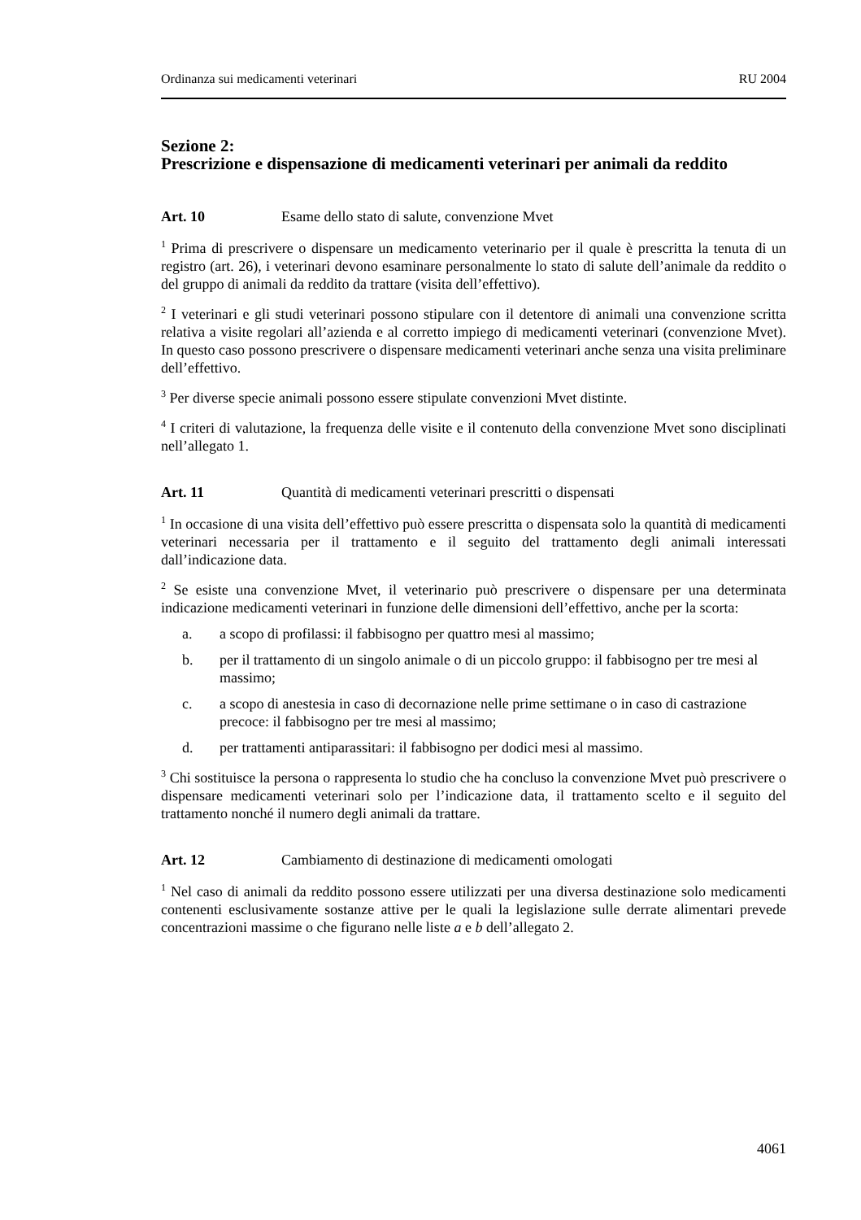Ordinanza sui medicamenti veterinari RU 2004
Sezione 2:
Prescrizione e dispensazione di medicamenti veterinari per animali da reddito
Art. 10 Esame dello stato di salute, convenzione Mvet
<sup>1</sup> Prima di prescrivere o dispensare un medicamento veterinario per il quale è prescritta la tenuta di un registro (art. 26), i veterinari devono esaminare personalmente lo stato di salute dell’animale da reddito o del gruppo di animali da reddito da trattare (visita dell’effettivo).
<sup>2</sup> I veterinari e gli studi veterinari possono stipulare con il detentore di animali una convenzione scritta relativa a visite regolari all’azienda e al corretto impiego di medicamenti veterinari (convenzione Mvet). In questo caso possono prescrivere o dispensare medicamenti veterinari anche senza una visita preliminare dell’effettivo.
<sup>3</sup> Per diverse specie animali possono essere stipulate convenzioni Mvet distinte.
<sup>4</sup> I criteri di valutazione, la frequenza delle visite e il contenuto della convenzione Mvet sono disciplinati nell’allegato 1.
Art. 11 Quantità di medicamenti veterinari prescritti o dispensati
<sup>1</sup> In occasione di una visita dell’effettivo può essere prescritta o dispensata solo la quantità di medicamenti veterinari necessaria per il trattamento e il seguito del trattamento degli animali interessati dall’indicazione data.
<sup>2</sup> Se esiste una convenzione Mvet, il veterinario può prescrivere o dispensare per una determinata indicazione medicamenti veterinari in funzione delle dimensioni dell’effettivo, anche per la scorta:
a. a scopo di profilassi: il fabbisogno per quattro mesi al massimo;
b. per il trattamento di un singolo animale o di un piccolo gruppo: il fabbisogno per tre mesi al massimo;
c. a scopo di anestesia in caso di decornazione nelle prime settimane o in caso di castrazione precoce: il fabbisogno per tre mesi al massimo;
d. per trattamenti antiparassitari: il fabbisogno per dodici mesi al massimo.
<sup>3</sup> Chi sostituisce la persona o rappresenta lo studio che ha concluso la convenzione Mvet può prescrivere o dispensare medicamenti veterinari solo per l’indicazione data, il trattamento scelto e il seguito del trattamento nonché il numero degli animali da trattare.
Art. 12 Cambiamento di destinazione di medicamenti omologati
<sup>1</sup> Nel caso di animali da reddito possono essere utilizzati per una diversa destinazione solo medicamenti contenenti esclusivamente sostanze attive per le quali la legislazione sulle derrate alimentari prevede concentrazioni massime o che figurano nelle liste a e b dell’allegato 2.
4061